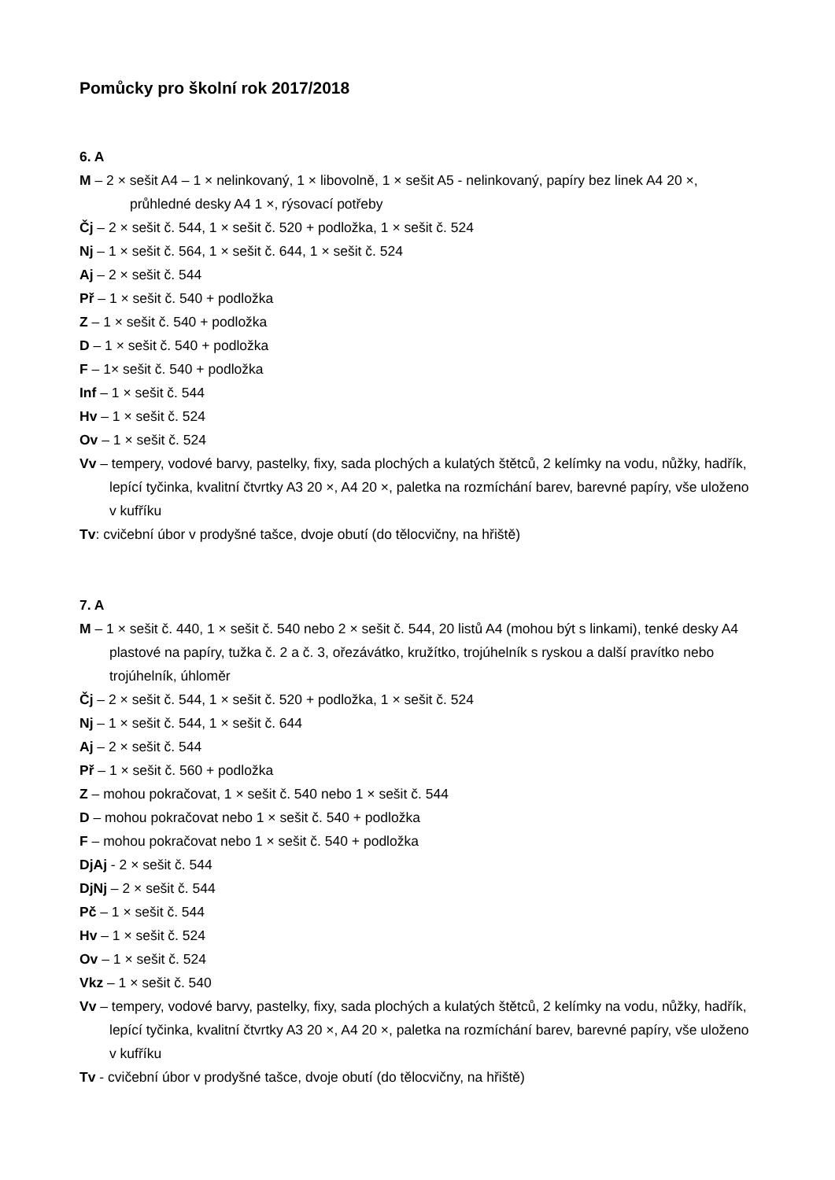Pomůcky pro školní rok 2017/2018
6. A
M – 2 × sešit A4 – 1 × nelinkovaný, 1 × libovolně, 1 × sešit A5 - nelinkovaný, papíry bez linek A4 20 ×, průhledné desky A4 1 ×, rýsovací potřeby
Čj – 2 × sešit č. 544, 1 × sešit č. 520 + podložka, 1 × sešit č. 524
Nj – 1 × sešit č. 564, 1 × sešit č. 644, 1 × sešit č. 524
Aj – 2 × sešit č. 544
Př – 1 × sešit č. 540 + podložka
Z – 1 × sešit č. 540 + podložka
D – 1 × sešit č. 540 + podložka
F – 1× sešit č. 540 + podložka
Inf – 1 × sešit č. 544
Hv – 1 × sešit č. 524
Ov – 1 × sešit č. 524
Vv – tempery, vodové barvy, pastelky, fixy, sada plochých a kulatých štětců, 2 kelímky na vodu, nůžky, hadřík, lepící tyčinka, kvalitní čtvrtky A3 20 ×, A4 20 ×, paletka na rozmíchání barev, barevné papíry, vše uloženo v kufříku
Tv: cvičební úbor v prodyšné tašce, dvoje obutí (do tělocvičny, na hřiště)
7. A
M – 1 × sešit č. 440, 1 × sešit č. 540 nebo 2 × sešit č. 544, 20 listů A4 (mohou být s linkami), tenké desky A4 plastové na papíry, tužka č. 2 a č. 3, ořezávátko, kružítko, trojúhelník s ryskou a další pravítko nebo trojúhelník, úhloměr
Čj – 2 × sešit č. 544, 1 × sešit č. 520 + podložka, 1 × sešit č. 524
Nj – 1 × sešit č. 544, 1 × sešit č. 644
Aj – 2 × sešit č. 544
Př – 1 × sešit č. 560 + podložka
Z – mohou pokračovat, 1 × sešit č. 540 nebo 1 × sešit č. 544
D – mohou pokračovat nebo 1 × sešit č. 540 + podložka
F – mohou pokračovat nebo 1 × sešit č. 540 + podložka
DjAj - 2 × sešit č. 544
DjNj – 2 × sešit č. 544
Pč – 1 × sešit č. 544
Hv – 1 × sešit č. 524
Ov – 1 × sešit č. 524
Vkz – 1 × sešit č. 540
Vv – tempery, vodové barvy, pastelky, fixy, sada plochých a kulatých štětců, 2 kelímky na vodu, nůžky, hadřík, lepící tyčinka, kvalitní čtvrtky A3 20 ×, A4 20 ×, paletka na rozmíchání barev, barevné papíry, vše uloženo v kufříku
Tv - cvičební úbor v prodyšné tašce, dvoje obutí (do tělocvičny, na hřiště)